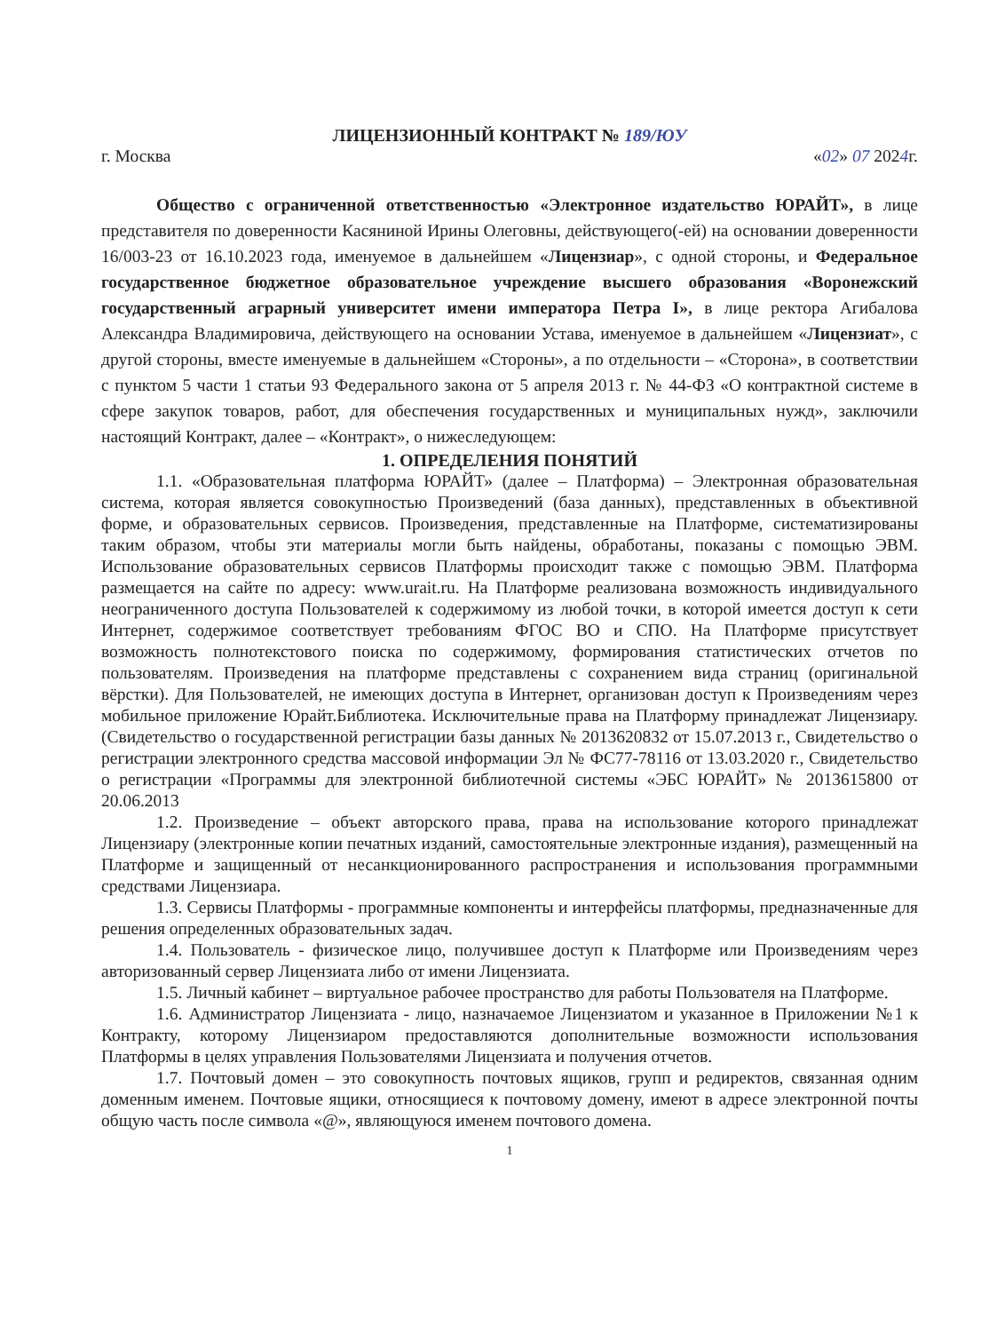ЛИЦЕНЗИОННЫЙ КОНТРАКТ № 189/ЮУ
г. Москва «02» 07 2024г.
Общество с ограниченной ответственностью «Электронное издательство ЮРАЙТ», в лице представителя по доверенности Касяниной Ирины Олеговны, действующего(-ей) на основании доверенности 16/003-23 от 16.10.2023 года, именуемое в дальнейшем «Лицензиар», с одной стороны, и Федеральное государственное бюджетное образовательное учреждение высшего образования «Воронежский государственный аграрный университет имени императора Петра I», в лице ректора Агибалова Александра Владимировича, действующего на основании Устава, именуемое в дальнейшем «Лицензиат», с другой стороны, вместе именуемые в дальнейшем «Стороны», а по отдельности – «Сторона», в соответствии с пунктом 5 части 1 статьи 93 Федерального закона от 5 апреля 2013 г. № 44-ФЗ «О контрактной системе в сфере закупок товаров, работ, для обеспечения государственных и муниципальных нужд», заключили настоящий Контракт, далее – «Контракт», о нижеследующем:
1. ОПРЕДЕЛЕНИЯ ПОНЯТИЙ
1.1. «Образовательная платформа ЮРАЙТ» (далее – Платформа) – Электронная образовательная система, которая является совокупностью Произведений (база данных), представленных в объективной форме, и образовательных сервисов. Произведения, представленные на Платформе, систематизированы таким образом, чтобы эти материалы могли быть найдены, обработаны, показаны с помощью ЭВМ. Использование образовательных сервисов Платформы происходит также с помощью ЭВМ. Платформа размещается на сайте по адресу: www.urait.ru. На Платформе реализована возможность индивидуального неограниченного доступа Пользователей к содержимому из любой точки, в которой имеется доступ к сети Интернет, содержимое соответствует требованиям ФГОС ВО и СПО. На Платформе присутствует возможность полнотекстового поиска по содержимому, формирования статистических отчетов по пользователям. Произведения на платформе представлены с сохранением вида страниц (оригинальной вёрстки). Для Пользователей, не имеющих доступа в Интернет, организован доступ к Произведениям через мобильное приложение Юрайт.Библиотека. Исключительные права на Платформу принадлежат Лицензиару. (Свидетельство о государственной регистрации базы данных № 2013620832 от 15.07.2013 г., Свидетельство о регистрации электронного средства массовой информации Эл № ФС77-78116 от 13.03.2020 г., Свидетельство о регистрации «Программы для электронной библиотечной системы «ЭБС ЮРАЙТ» № 2013615800 от 20.06.2013
1.2. Произведение – объект авторского права, права на использование которого принадлежат Лицензиару (электронные копии печатных изданий, самостоятельные электронные издания), размещенный на Платформе и защищенный от несанкционированного распространения и использования программными средствами Лицензиара.
1.3. Сервисы Платформы - программные компоненты и интерфейсы платформы, предназначенные для решения определенных образовательных задач.
1.4. Пользователь - физическое лицо, получившее доступ к Платформе или Произведениям через авторизованный сервер Лицензиата либо от имени Лицензиата.
1.5. Личный кабинет – виртуальное рабочее пространство для работы Пользователя на Платформе.
1.6. Администратор Лицензиата - лицо, назначаемое Лицензиатом и указанное в Приложении №1 к Контракту, которому Лицензиаром предоставляются дополнительные возможности использования Платформы в целях управления Пользователями Лицензиата и получения отчетов.
1.7. Почтовый домен – это совокупность почтовых ящиков, групп и редиректов, связанная одним доменным именем. Почтовые ящики, относящиеся к почтовому домену, имеют в адресе электронной почты общую часть после символа «@», являющуюся именем почтового домена.
1